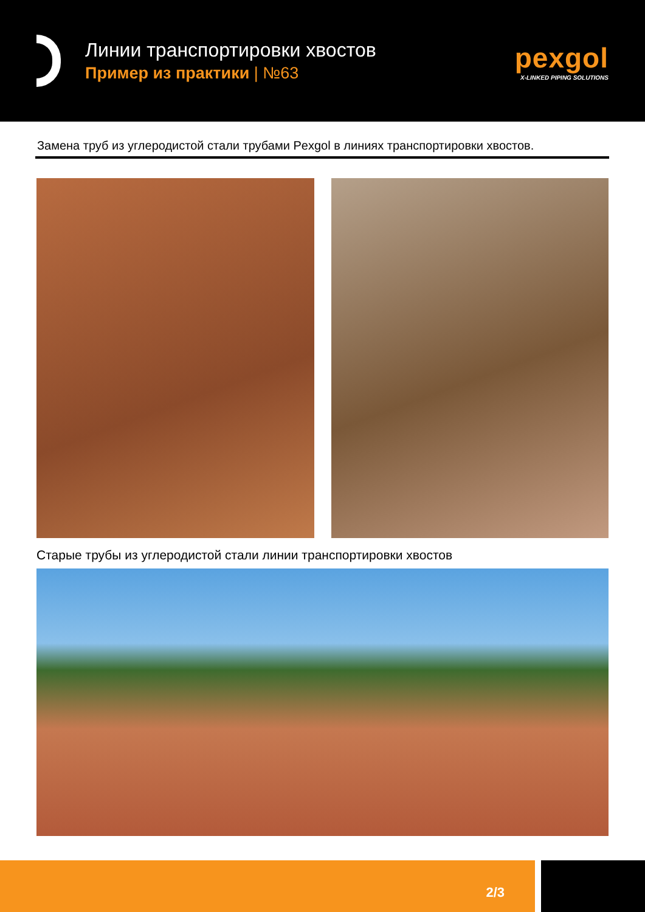Линии транспортировки хвостов
Пример из практики | №63
pexgol
X-LINKED PIPING SOLUTIONS
Замена труб из углеродистой стали трубами Pexgol в линиях транспортировки хвостов.
Старые трубы из углеродистой стали линии транспортировки хвостов
2/3